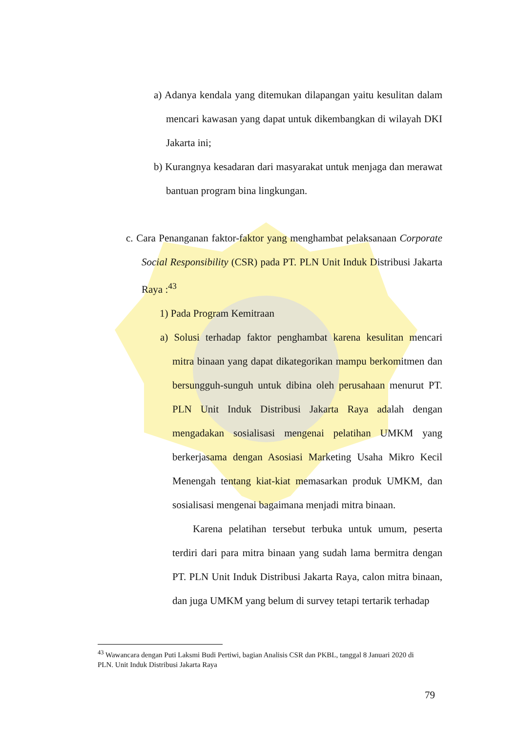a) Adanya kendala yang ditemukan dilapangan yaitu kesulitan dalam mencari kawasan yang dapat untuk dikembangkan di wilayah DKI Jakarta ini;
b) Kurangnya kesadaran dari masyarakat untuk menjaga dan merawat bantuan program bina lingkungan.
c. Cara Penanganan faktor-faktor yang menghambat pelaksanaan Corporate Social Responsibility (CSR) pada PT. PLN Unit Induk Distribusi Jakarta Raya :<sup>43</sup>
1) Pada Program Kemitraan
a) Solusi terhadap faktor penghambat karena kesulitan mencari mitra binaan yang dapat dikategorikan mampu berkomitmen dan bersungguh-sunguh untuk dibina oleh perusahaan menurut PT. PLN Unit Induk Distribusi Jakarta Raya adalah dengan mengadakan sosialisasi mengenai pelatihan UMKM yang berkerjasama dengan Asosiasi Marketing Usaha Mikro Kecil Menengah tentang kiat-kiat memasarkan produk UMKM, dan sosialisasi mengenai bagaimana menjadi mitra binaan.
Karena pelatihan tersebut terbuka untuk umum, peserta terdiri dari para mitra binaan yang sudah lama bermitra dengan PT. PLN Unit Induk Distribusi Jakarta Raya, calon mitra binaan, dan juga UMKM yang belum di survey tetapi tertarik terhadap
<sup>43</sup> Wawancara dengan Puti Laksmi Budi Pertiwi, bagian Analisis CSR dan PKBL, tanggal 8 Januari 2020 di PLN. Unit Induk Distribusi Jakarta Raya
79